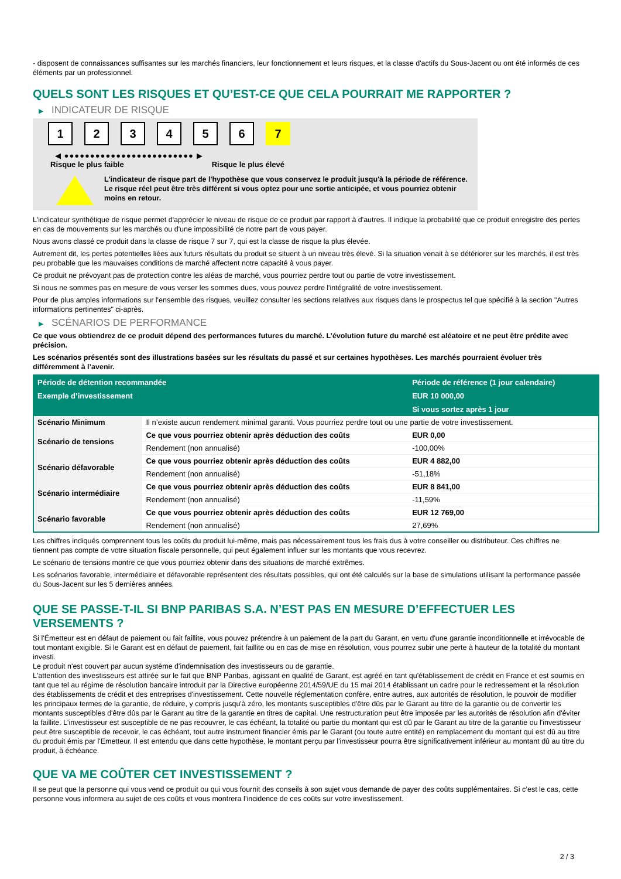- disposent de connaissances suffisantes sur les marchés financiers, leur fonctionnement et leurs risques, et la classe d'actifs du Sous-Jacent ou ont été informés de ces éléments par un professionnel.
QUELS SONT LES RISQUES ET QU’EST-CE QUE CELA POURRAIT ME RAPPORTER ?
▶ INDICATEUR DE RISQUE
1 2 3 4 5 6 7
◀ ●●●●●●●●●●●●●●●●●●●●●●●●● ▶
Risque le plus faible Risque le plus élevé
L'indicateur de risque part de l'hypothèse que vous conservez le produit jusqu'à la période de référence.
Le risque réel peut être très différent si vous optez pour une sortie anticipée, et vous pourriez obtenir moins en retour.
L'indicateur synthétique de risque permet d'apprécier le niveau de risque de ce produit par rapport à d'autres. Il indique la probabilité que ce produit enregistre des pertes en cas de mouvements sur les marchés ou d'une impossibilité de notre part de vous payer.
Nous avons classé ce produit dans la classe de risque 7 sur 7, qui est la classe de risque la plus élevée.
Autrement dit, les pertes potentielles liées aux futurs résultats du produit se situent à un niveau très élevé. Si la situation venait à se détériorer sur les marchés, il est très peu probable que les mauvaises conditions de marché affectent notre capacité à vous payer.
Ce produit ne prévoyant pas de protection contre les aléas de marché, vous pourriez perdre tout ou partie de votre investissement.
Si nous ne sommes pas en mesure de vous verser les sommes dues, vous pouvez perdre l'intégralité de votre investissement.
Pour de plus amples informations sur l'ensemble des risques, veuillez consulter les sections relatives aux risques dans le prospectus tel que spécifié à la section "Autres informations pertinentes" ci-après.
▶ SCÉNARIOS DE PERFORMANCE
Ce que vous obtiendrez de ce produit dépend des performances futures du marché. L’évolution future du marché est aléatoire et ne peut être prédite avec précision.
Les scénarios présentés sont des illustrations basées sur les résultats du passé et sur certaines hypothèses. Les marchés pourraient évoluer très différemment à l’avenir.
| Période de détention recommandée | | Période de référence (1 jour calendaire) |
| --- | --- | --- |
| Exemple d’investissement | | EUR 10 000,00 |
| | | Si vous sortez après 1 jour |
| Scénario Minimum | Il n’existe aucun rendement minimal garanti. Vous pourriez perdre tout ou une partie de votre investissement. | |
| Scénario de tensions | Ce que vous pourriez obtenir après déduction des coûts | EUR 0,00 |
| | Rendement (non annualisé) | -100,00% |
| Scénario défavorable | Ce que vous pourriez obtenir après déduction des coûts | EUR 4 882,00 |
| | Rendement (non annualisé) | -51,18% |
| Scénario intermédiaire | Ce que vous pourriez obtenir après déduction des coûts | EUR 8 841,00 |
| | Rendement (non annualisé) | -11,59% |
| Scénario favorable | Ce que vous pourriez obtenir après déduction des coûts | EUR 12 769,00 |
| | Rendement (non annualisé) | 27,69% |
Les chiffres indiqués comprennent tous les coûts du produit lui-même, mais pas nécessairement tous les frais dus à votre conseiller ou distributeur. Ces chiffres ne tiennent pas compte de votre situation fiscale personnelle, qui peut également influer sur les montants que vous recevrez.
Le scénario de tensions montre ce que vous pourriez obtenir dans des situations de marché extrêmes.
Les scénarios favorable, intermédiaire et défavorable représentent des résultats possibles, qui ont été calculés sur la base de simulations utilisant la performance passée du Sous-Jacent sur les 5 dernières années.
QUE SE PASSE-T-IL SI BNP PARIBAS S.A. N’EST PAS EN MESURE D’EFFECTUER LES VERSEMENTS ?
Si l'Émetteur est en défaut de paiement ou fait faillite, vous pouvez prétendre à un paiement de la part du Garant, en vertu d'une garantie inconditionnelle et irrévocable de tout montant exigible. Si le Garant est en défaut de paiement, fait faillite ou en cas de mise en résolution, vous pourrez subir une perte à hauteur de la totalité du montant investi.
Le produit n'est couvert par aucun système d'indemnisation des investisseurs ou de garantie.
L'attention des investisseurs est attirée sur le fait que BNP Paribas, agissant en qualité de Garant, est agréé en tant qu'établissement de crédit en France et est soumis en tant que tel au régime de résolution bancaire introduit par la Directive européenne 2014/59/UE du 15 mai 2014 établissant un cadre pour le redressement et la résolution des établissements de crédit et des entreprises d'investissement. Cette nouvelle réglementation confère, entre autres, aux autorités de résolution, le pouvoir de modifier les principaux termes de la garantie, de réduire, y compris jusqu'à zéro, les montants susceptibles d'être dûs par le Garant au titre de la garantie ou de convertir les montants susceptibles d'être dûs par le Garant au titre de la garantie en titres de capital. Une restructuration peut être imposée par les autorités de résolution afin d'éviter la faillite. L'investisseur est susceptible de ne pas recouvrer, le cas échéant, la totalité ou partie du montant qui est dû par le Garant au titre de la garantie ou l'investisseur peut être susceptible de recevoir, le cas échéant, tout autre instrument financier émis par le Garant (ou toute autre entité) en remplacement du montant qui est dû au titre du produit émis par l'Emetteur. Il est entendu que dans cette hypothèse, le montant perçu par l'investisseur pourra être significativement inférieur au montant dû au titre du produit, à échéance.
QUE VA ME COÛTER CET INVESTISSEMENT ?
Il se peut que la personne qui vous vend ce produit ou qui vous fournit des conseils à son sujet vous demande de payer des coûts supplémentaires. Si c’est le cas, cette personne vous informera au sujet de ces coûts et vous montrera l’incidence de ces coûts sur votre investissement.
2 / 3